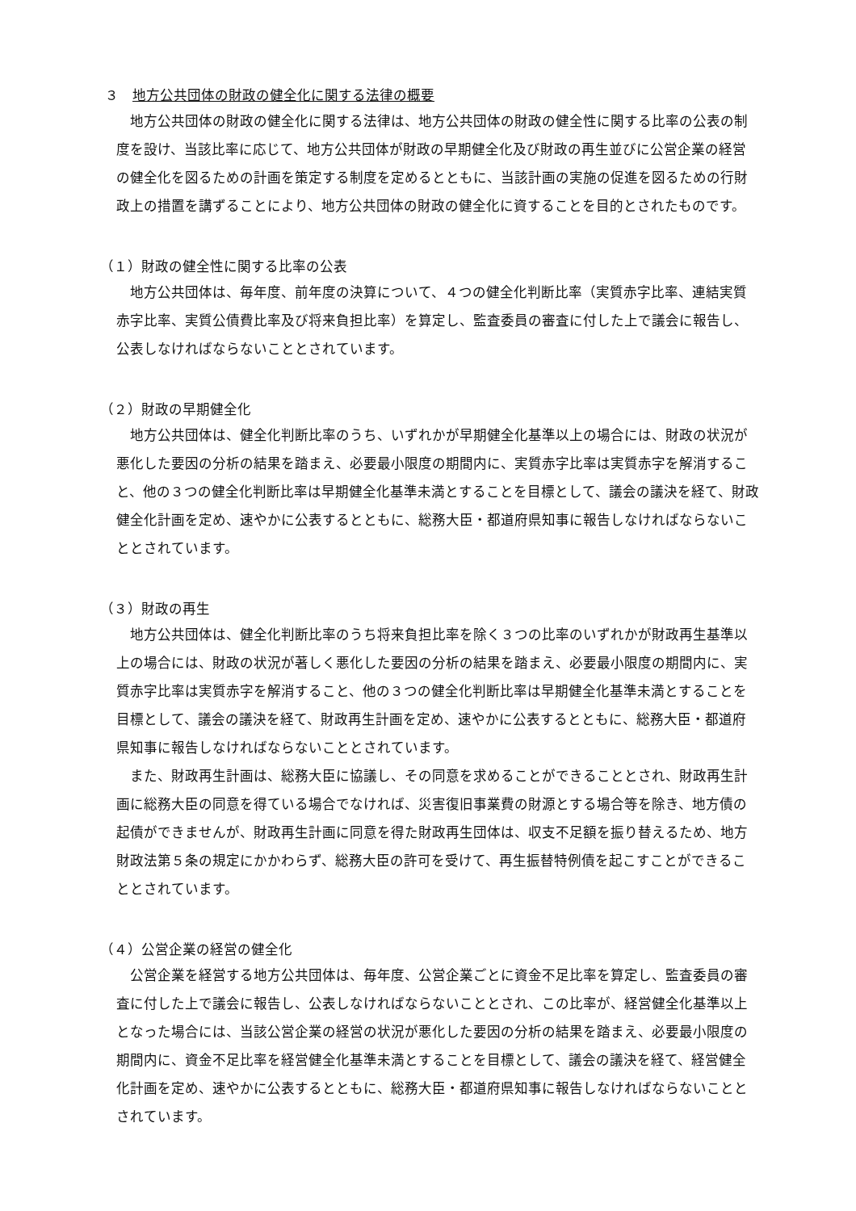３　地方公共団体の財政の健全化に関する法律の概要
地方公共団体の財政の健全化に関する法律は、地方公共団体の財政の健全性に関する比率の公表の制度を設け、当該比率に応じて、地方公共団体が財政の早期健全化及び財政の再生並びに公営企業の経営の健全化を図るための計画を策定する制度を定めるとともに、当該計画の実施の促進を図るための行財政上の措置を講ずることにより、地方公共団体の財政の健全化に資することを目的とされたものです。
（１）財政の健全性に関する比率の公表
地方公共団体は、毎年度、前年度の決算について、４つの健全化判断比率（実質赤字比率、連結実質赤字比率、実質公債費比率及び将来負担比率）を算定し、監査委員の審査に付した上で議会に報告し、公表しなければならないこととされています。
（２）財政の早期健全化
地方公共団体は、健全化判断比率のうち、いずれかが早期健全化基準以上の場合には、財政の状況が悪化した要因の分析の結果を踏まえ、必要最小限度の期間内に、実質赤字比率は実質赤字を解消すること、他の３つの健全化判断比率は早期健全化基準未満とすることを目標として、議会の議決を経て、財政健全化計画を定め、速やかに公表するとともに、総務大臣・都道府県知事に報告しなければならないこととされています。
（３）財政の再生
地方公共団体は、健全化判断比率のうち将来負担比率を除く３つの比率のいずれかが財政再生基準以上の場合には、財政の状況が著しく悪化した要因の分析の結果を踏まえ、必要最小限度の期間内に、実質赤字比率は実質赤字を解消すること、他の３つの健全化判断比率は早期健全化基準未満とすることを目標として、議会の議決を経て、財政再生計画を定め、速やかに公表するとともに、総務大臣・都道府県知事に報告しなければならないこととされています。
また、財政再生計画は、総務大臣に協議し、その同意を求めることができることとされ、財政再生計画に総務大臣の同意を得ている場合でなければ、災害復旧事業費の財源とする場合等を除き、地方債の起債ができませんが、財政再生計画に同意を得た財政再生団体は、収支不足額を振り替えるため、地方財政法第５条の規定にかかわらず、総務大臣の許可を受けて、再生振替特例債を起こすことができることとされています。
（４）公営企業の経営の健全化
公営企業を経営する地方公共団体は、毎年度、公営企業ごとに資金不足比率を算定し、監査委員の審査に付した上で議会に報告し、公表しなければならないこととされ、この比率が、経営健全化基準以上となった場合には、当該公営企業の経営の状況が悪化した要因の分析の結果を踏まえ、必要最小限度の期間内に、資金不足比率を経営健全化基準未満とすることを目標として、議会の議決を経て、経営健全化計画を定め、速やかに公表するとともに、総務大臣・都道府県知事に報告しなければならないこととされています。